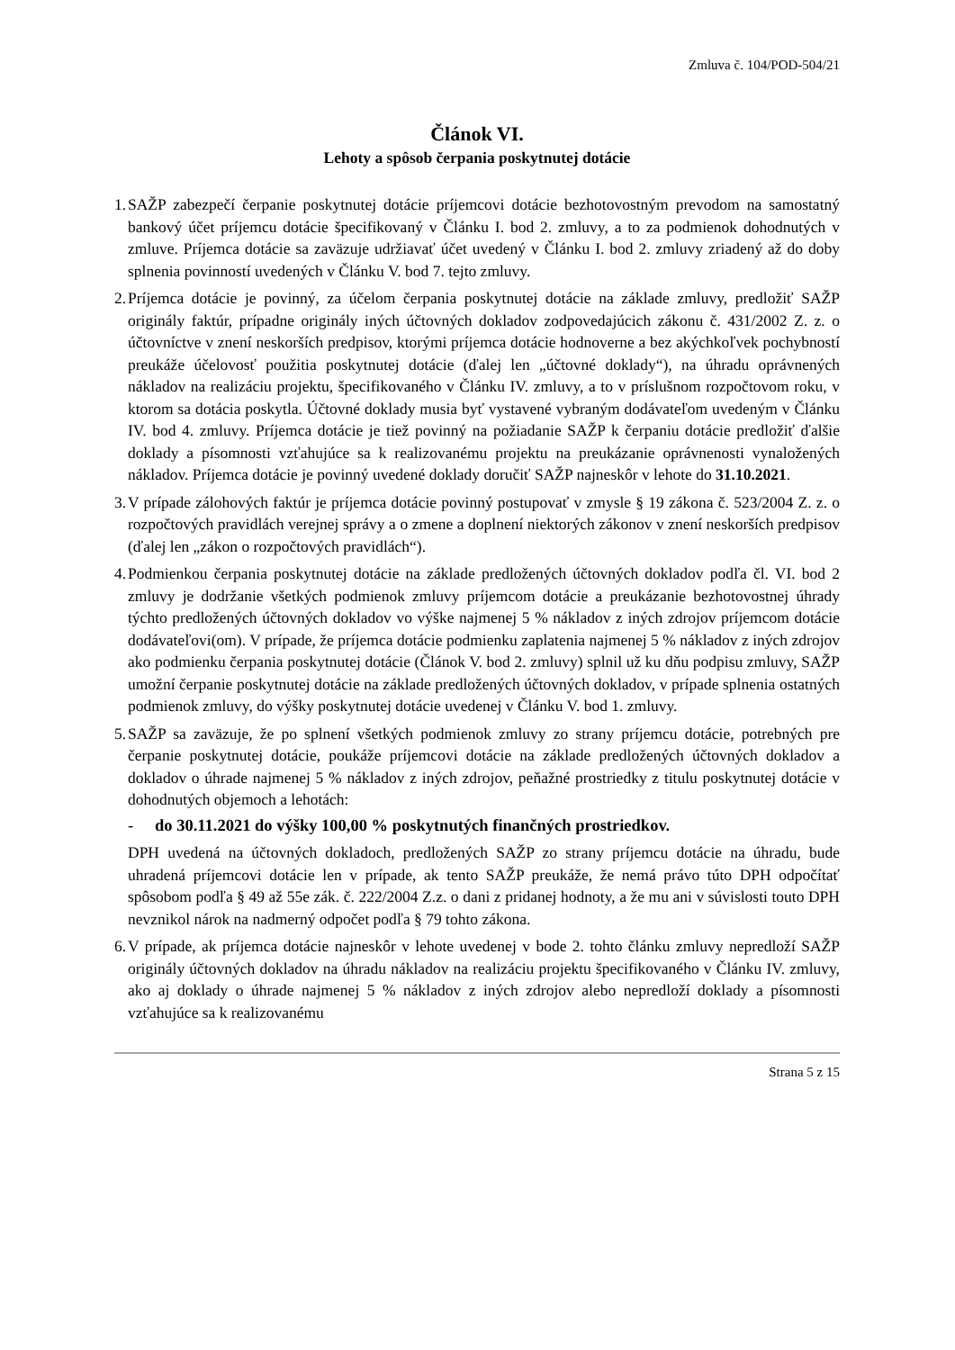Zmluva č. 104/POD-504/21
Článok VI.
Lehoty a spôsob čerpania poskytnutej dotácie
1.
SAŽP zabezpečí čerpanie poskytnutej dotácie príjemcovi dotácie bezhotovostným prevodom na samostatný bankový účet príjemcu dotácie špecifikovaný v Článku I. bod 2. zmluvy, a to za podmienok dohodnutých v zmluve. Príjemca dotácie sa zaväzuje udržiavať účet uvedený v Článku I. bod 2. zmluvy zriadený až do doby splnenia povinností uvedených v Článku V. bod 7. tejto zmluvy.
2.
Príjemca dotácie je povinný, za účelom čerpania poskytnutej dotácie na základe zmluvy, predložiť SAŽP originály faktúr, prípadne originály iných účtovných dokladov zodpovedajúcich zákonu č. 431/2002 Z. z. o účtovníctve v znení neskorších predpisov, ktorými príjemca dotácie hodnoverne a bez akýchkoľvek pochybností preukáže účelovosť použitia poskytnutej dotácie (ďalej len „účtovné doklady“), na úhradu oprávnených nákladov na realizáciu projektu, špecifikovaného v Článku IV. zmluvy, a to v príslušnom rozpočtovom roku, v ktorom sa dotácia poskytla. Účtovné doklady musia byť vystavené vybraným dodávateľom uvedeným v Článku IV. bod 4. zmluvy. Príjemca dotácie je tiež povinný na požiadanie SAŽP k čerpaniu dotácie predložiť ďalšie doklady a písomnosti vzťahujúce sa k realizovanému projektu na preukázanie oprávnenosti vynaložených nákladov. Príjemca dotácie je povinný uvedené doklady doručiť SAŽP najneskôr v lehote do 31.10.2021.
3.
V prípade zálohových faktúr je príjemca dotácie povinný postupovať v zmysle § 19 zákona č. 523/2004 Z. z. o rozpočtových pravidlách verejnej správy a o zmene a doplnení niektorých zákonov v znení neskorších predpisov (ďalej len „zákon o rozpočtových pravidlách“).
4.
Podmienkou čerpania poskytnutej dotácie na základe predložených účtovných dokladov podľa čl. VI. bod 2 zmluvy je dodržanie všetkých podmienok zmluvy príjemcom dotácie a preukázanie bezhotovostnej úhrady týchto predložených účtovných dokladov vo výške najmenej 5 % nákladov z iných zdrojov príjemcom dotácie dodávateľovi(om). V prípade, že príjemca dotácie podmienku zaplatenia najmenej 5 % nákladov z iných zdrojov ako podmienku čerpania poskytnutej dotácie (Článok V. bod 2. zmluvy) splnil už ku dňu podpisu zmluvy, SAŽP umožní čerpanie poskytnutej dotácie na základe predložených účtovných dokladov, v prípade splnenia ostatných podmienok zmluvy, do výšky poskytnutej dotácie uvedenej v Článku V. bod 1. zmluvy.
5.
SAŽP sa zaväzuje, že po splnení všetkých podmienok zmluvy zo strany príjemcu dotácie, potrebných pre čerpanie poskytnutej dotácie, poukáže príjemcovi dotácie na základe predložených účtovných dokladov a dokladov o úhrade najmenej 5 % nákladov z iných zdrojov, peňažné prostriedky z titulu poskytnutej dotácie v dohodnutých objemoch a lehotách:
- do 30.11.2021 do výšky 100,00 % poskytnutých finančných prostriedkov.
DPH uvedená na účtovných dokladoch, predložených SAŽP zo strany príjemcu dotácie na úhradu, bude uhradená príjemcovi dotácie len v prípade, ak tento SAŽP preukáže, že nemá právo túto DPH odpočítať spôsobom podľa § 49 až 55e zák. č. 222/2004 Z.z. o dani z pridanej hodnoty, a že mu ani v súvislosti touto DPH nevznikol nárok na nadmerný odpočet podľa § 79 tohto zákona.
6.
V prípade, ak príjemca dotácie najneskôr v lehote uvedenej v bode 2. tohto článku zmluvy nepredloží SAŽP originály účtovných dokladov na úhradu nákladov na realizáciu projektu špecifikovaného v Článku IV. zmluvy, ako aj doklady o úhrade najmenej 5 % nákladov z iných zdrojov alebo nepredloží doklady a písomnosti vzťahujúce sa k realizovanému
Strana 5 z 15